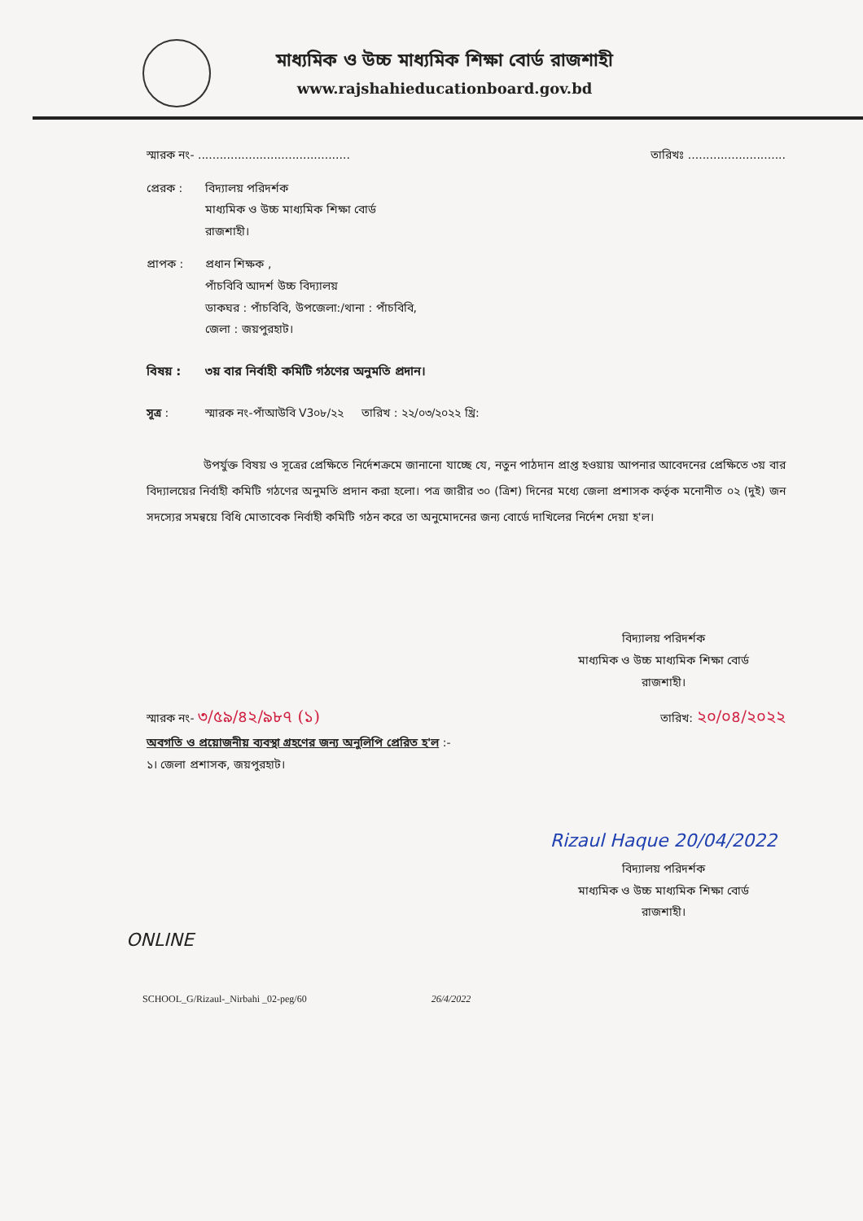মাধ্যমিক ও উচ্চ মাধ্যমিক শিক্ষা বোর্ড রাজশাহী
www.rajshahieducationboard.gov.bd
স্মারক নং- .......................................... তারিখঃ ...........................
প্রেরক :
বিদ্যালয় পরিদর্শক
মাধ্যমিক ও উচ্চ মাধ্যমিক শিক্ষা বোর্ড
রাজশাহী।
প্রাপক :
প্রধান শিক্ষক ,
পাঁচবিবি আদর্শ উচ্চ বিদ্যালয়
ডাকঘর : পাঁচবিবি, উপজেলা:/থানা : পাঁচবিবি,
জেলা : জয়পুরহাট।
বিষয় :
৩য় বার নির্বাহী কমিটি গঠণের অনুমতি প্রদান।
সূত্র : স্মারক নং-পাঁআউবি V3০৮/২২ তারিখ : ২২/০৩/২০২২ খ্রি:
উপর্যুক্ত বিষয় ও সূত্রের প্রেক্ষিতে নির্দেশক্রমে জানানো যাচ্ছে যে, নতুন পাঠদান প্রাপ্ত হওয়ায় আপনার আবেদনের প্রেক্ষিতে ৩য় বার বিদ্যালয়ের নির্বাহী কমিটি গঠণের অনুমতি প্রদান করা হলো। পত্র জারীর ৩০ (ত্রিশ) দিনের মধ্যে জেলা প্রশাসক কর্তৃক মনোনীত ০২ (দুই) জন সদস্যের সমন্বয়ে বিধি মোতাবেক নির্বাহী কমিটি গঠন করে তা অনুমোদনের জন্য বোর্ডে দাখিলের নির্দেশ দেয়া হ'ল।
বিদ্যালয় পরিদর্শক
মাধ্যমিক ও উচ্চ মাধ্যমিক শিক্ষা বোর্ড
রাজশাহী।
স্মারক নং- ৩/৫৯/৪২/৯৮৭ (১) তারিখ: ২০/০৪/২০২২
অবগতি ও প্রয়োজনীয় ব্যবস্থা গ্রহণের জন্য অনুলিপি প্রেরিত হ'ল :-
১। জেলা প্রশাসক, জয়পুরহাট।
Rizaul Haque 20/04/2022
বিদ্যালয় পরিদর্শক
মাধ্যমিক ও উচ্চ মাধ্যমিক শিক্ষা বোর্ড
রাজশাহী।
ONLINE
SCHOOL_G/Rizaul-_Nirbahi _02-peg/60 26/4/2022